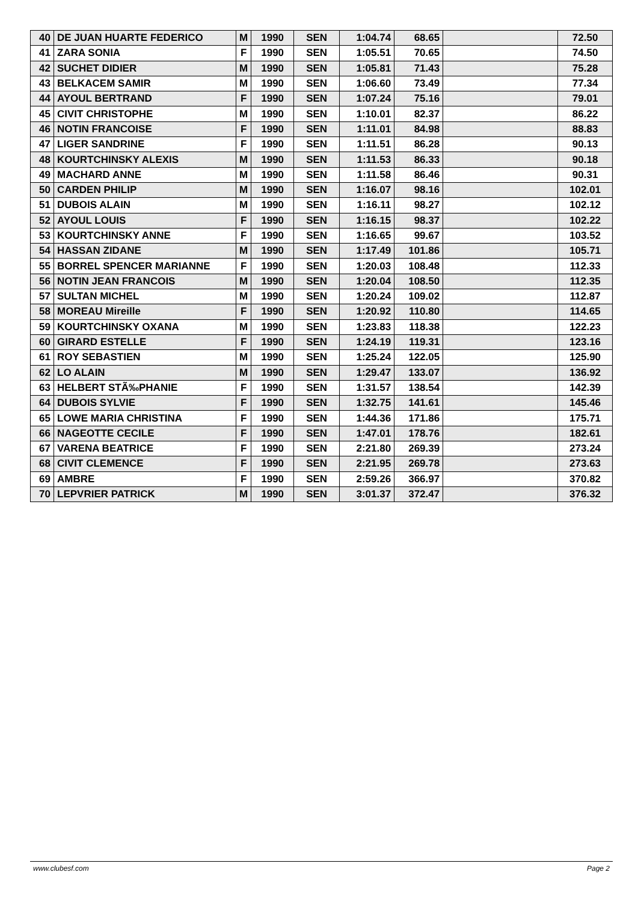| 40 | DE JUAN HUARTE FEDERICO | M | 1990 | SEN | 1:04.74 | 68.65 | | 72.50 |
| 41 | ZARA SONIA | F | 1990 | SEN | 1:05.51 | 70.65 | | 74.50 |
| 42 | SUCHET DIDIER | M | 1990 | SEN | 1:05.81 | 71.43 | | 75.28 |
| 43 | BELKACEM SAMIR | M | 1990 | SEN | 1:06.60 | 73.49 | | 77.34 |
| 44 | AYOUL BERTRAND | F | 1990 | SEN | 1:07.24 | 75.16 | | 79.01 |
| 45 | CIVIT CHRISTOPHE | M | 1990 | SEN | 1:10.01 | 82.37 | | 86.22 |
| 46 | NOTIN FRANCOISE | F | 1990 | SEN | 1:11.01 | 84.98 | | 88.83 |
| 47 | LIGER SANDRINE | F | 1990 | SEN | 1:11.51 | 86.28 | | 90.13 |
| 48 | KOURTCHINSKY ALEXIS | M | 1990 | SEN | 1:11.53 | 86.33 | | 90.18 |
| 49 | MACHARD ANNE | M | 1990 | SEN | 1:11.58 | 86.46 | | 90.31 |
| 50 | CARDEN PHILIP | M | 1990 | SEN | 1:16.07 | 98.16 | | 102.01 |
| 51 | DUBOIS ALAIN | M | 1990 | SEN | 1:16.11 | 98.27 | | 102.12 |
| 52 | AYOUL LOUIS | F | 1990 | SEN | 1:16.15 | 98.37 | | 102.22 |
| 53 | KOURTCHINSKY ANNE | F | 1990 | SEN | 1:16.65 | 99.67 | | 103.52 |
| 54 | HASSAN ZIDANE | M | 1990 | SEN | 1:17.49 | 101.86 | | 105.71 |
| 55 | BORREL SPENCER MARIANNE | F | 1990 | SEN | 1:20.03 | 108.48 | | 112.33 |
| 56 | NOTIN JEAN FRANCOIS | M | 1990 | SEN | 1:20.04 | 108.50 | | 112.35 |
| 57 | SULTAN MICHEL | M | 1990 | SEN | 1:20.24 | 109.02 | | 112.87 |
| 58 | MOREAU Mireille | F | 1990 | SEN | 1:20.92 | 110.80 | | 114.65 |
| 59 | KOURTCHINSKY OXANA | M | 1990 | SEN | 1:23.83 | 118.38 | | 122.23 |
| 60 | GIRARD ESTELLE | F | 1990 | SEN | 1:24.19 | 119.31 | | 123.16 |
| 61 | ROY SEBASTIEN | M | 1990 | SEN | 1:25.24 | 122.05 | | 125.90 |
| 62 | LO ALAIN | M | 1990 | SEN | 1:29.47 | 133.07 | | 136.92 |
| 63 | HELBERT STÃ‰PHANIE | F | 1990 | SEN | 1:31.57 | 138.54 | | 142.39 |
| 64 | DUBOIS SYLVIE | F | 1990 | SEN | 1:32.75 | 141.61 | | 145.46 |
| 65 | LOWE MARIA CHRISTINA | F | 1990 | SEN | 1:44.36 | 171.86 | | 175.71 |
| 66 | NAGEOTTE CECILE | F | 1990 | SEN | 1:47.01 | 178.76 | | 182.61 |
| 67 | VARENA BEATRICE | F | 1990 | SEN | 2:21.80 | 269.39 | | 273.24 |
| 68 | CIVIT CLEMENCE | F | 1990 | SEN | 2:21.95 | 269.78 | | 273.63 |
| 69 | AMBRE | F | 1990 | SEN | 2:59.26 | 366.97 | | 370.82 |
| 70 | LEPVRIER PATRICK | M | 1990 | SEN | 3:01.37 | 372.47 | | 376.32 |
www.clubesf.com Page 2